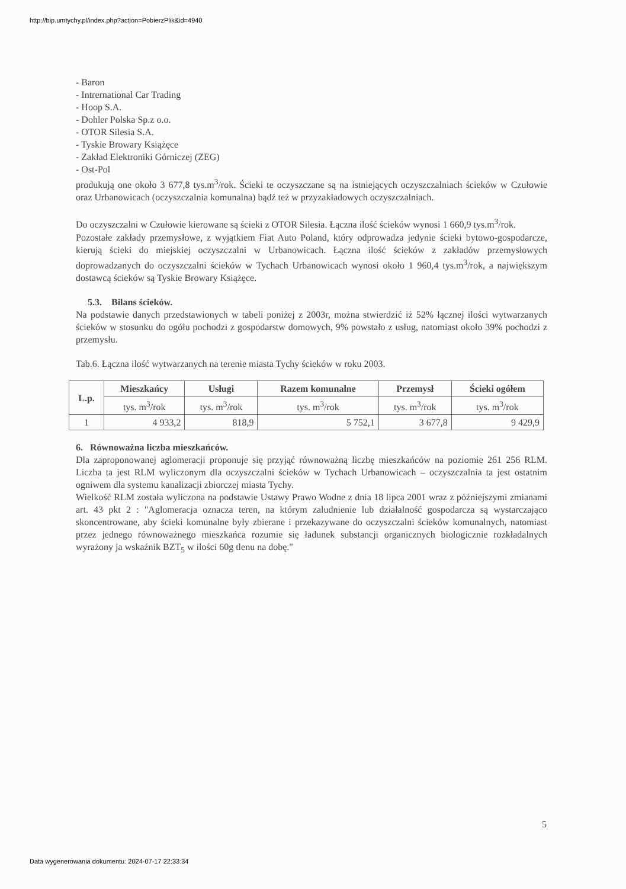http://bip.umtychy.pl/index.php?action=PobierzPlik&id=4940
- Baron
- Intrernational Car Trading
- Hoop S.A.
- Dohler Polska Sp.z o.o.
- OTOR Silesia S.A.
- Tyskie Browary Książęce
- Zakład Elektroniki Górniczej (ZEG)
- Ost-Pol
produkują one około 3 677,8 tys.m<sup>3</sup>/rok. Ścieki te oczyszczane są na istniejących oczyszczalniach ścieków w Czułowie oraz Urbanowicach (oczyszczalnia komunalna) bądź też w przyzakładowych oczyszczalniach.
Do oczyszczalni w Czułowie kierowane są ścieki z OTOR Silesia. Łączna ilość ścieków wynosi 1 660,9 tys.m<sup>3</sup>/rok.
Pozostałe zakłady przemysłowe, z wyjątkiem Fiat Auto Poland, który odprowadza jedynie ścieki bytowo-gospodarcze, kierują ścieki do miejskiej oczyszczalni w Urbanowicach. Łączna ilość ścieków z zakładów przemysłowych doprowadzanych do oczyszczalni ścieków w Tychach Urbanowicach wynosi około 1 960,4 tys.m<sup>3</sup>/rok, a największym dostawcą ścieków są Tyskie Browary Książęce.
5.3. Bilans ścieków.
Na podstawie danych przedstawionych w tabeli poniżej z 2003r, można stwierdzić iż 52% łącznej ilości wytwarzanych ścieków w stosunku do ogółu pochodzi z gospodarstw domowych, 9% powstało z usług, natomiast około 39% pochodzi z przemysłu.
Tab.6. Łączna ilość wytwarzanych na terenie miasta Tychy ścieków w roku 2003.
| L.p. | Mieszkańcy | Usługi | Razem komunalne | Przemysł | Ścieki ogółem |
| --- | --- | --- | --- | --- | --- |
| | tys. m<sup>3</sup>/rok | tys. m<sup>3</sup>/rok | tys. m<sup>3</sup>/rok | tys. m<sup>3</sup>/rok | tys. m<sup>3</sup>/rok |
| 1 | 4 933,2 | 818,9 | 5 752,1 | 3 677,8 | 9 429,9 |
6. Równoważna liczba mieszkańców.
Dla zaproponowanej aglomeracji proponuje się przyjąć równoważną liczbę mieszkańców na poziomie 261 256 RLM. Liczba ta jest RLM wyliczonym dla oczyszczalni ścieków w Tychach Urbanowicach – oczyszczalnia ta jest ostatnim ogniwem dla systemu kanalizacji zbiorczej miasta Tychy.
Wielkość RLM została wyliczona na podstawie Ustawy Prawo Wodne z dnia 18 lipca 2001 wraz z późniejszymi zmianami art. 43 pkt 2 : "Aglomeracja oznacza teren, na którym zaludnienie lub działalność gospodarcza są wystarczająco skoncentrowane, aby ścieki komunalne były zbierane i przekazywane do oczyszczalni ścieków komunalnych, natomiast przez jednego równoważnego mieszkańca rozumie się ładunek substancji organicznych biologicznie rozkładalnych wyrażony ja wskaźnik BZT<sub>5</sub> w ilości 60g tlenu na dobę."
5
Data wygenerowania dokumentu: 2024-07-17 22:33:34